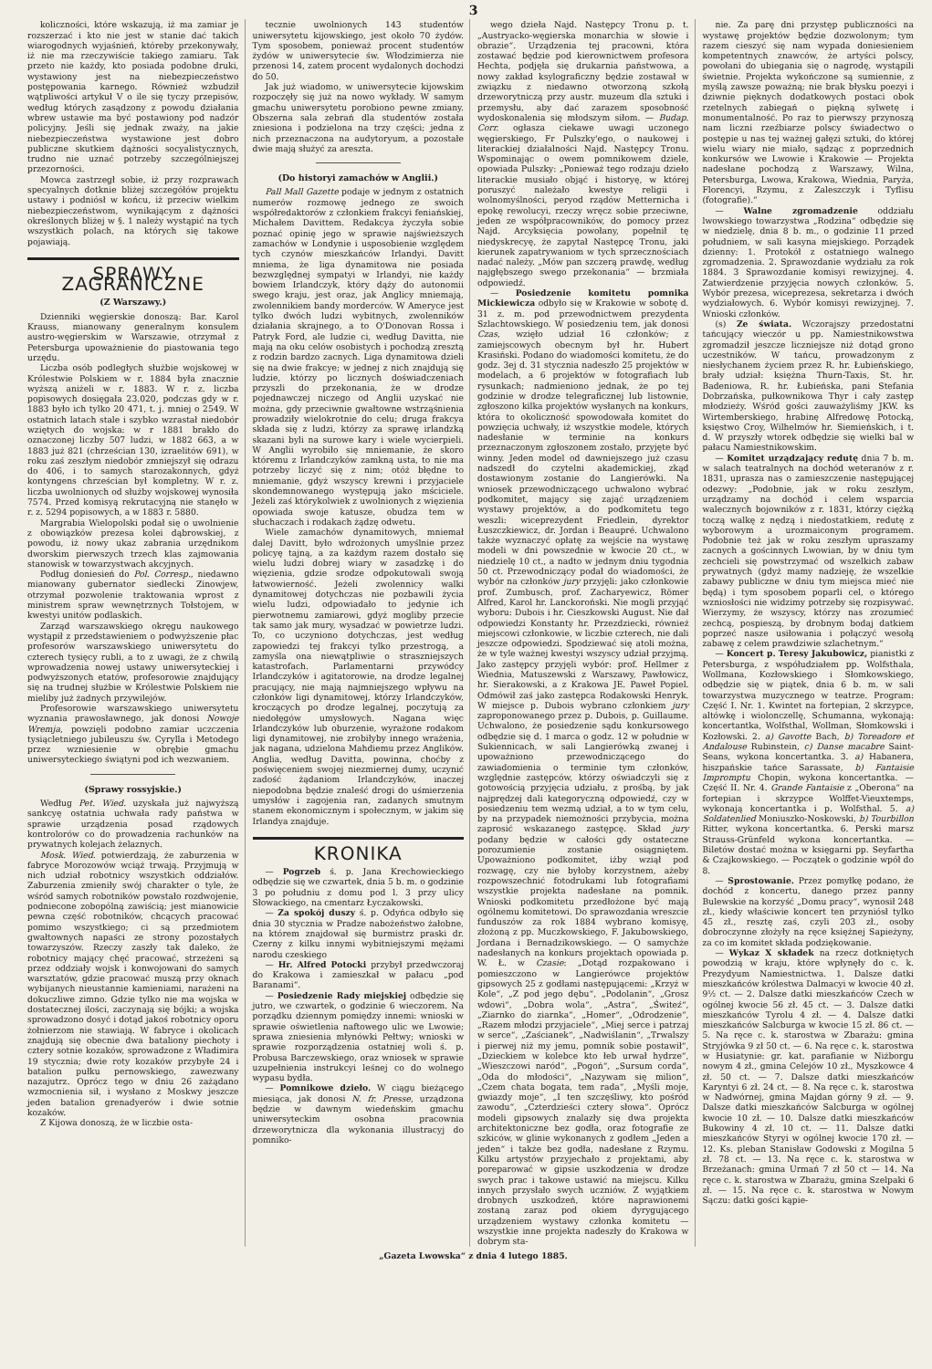3
koliczności, które wskazują, iż ma zamiar je rozszerzać i kto nie jest w stanie dać takich wiarogodnych wyjaśnień, któreby przekonywały, iż nie ma rzeczywiście takiego zamiaru. Tak przeto nie każdy, kto posiada podobne druki, wystawiony jest na niebezpieczeństwo postępowania karnego. Również wzbudził wątpliwości artykuł V o ile się tyczy przepisów, według których zasądzony z powodu działania wbrew ustawie ma być postawiony pod nadzór policyjny. Jeśli się jednak zważy, na jakie niebezpieczeństwa wystawione jest dobro publiczne skutkiem dążności socyalistycznych, trudno nie uznać potrzeby szczególniejszej przezorności.
Mowca zastrzegł sobie, iż przy rozprawach specyalnych dotknie bliżej szczegółów projektu ustawy i podniósł w końcu, iż przeciw wielkim niebezpieczeństwom, wynikającym z dążności określonych bliżej w §. 1 należy wystąpić na tych wszystkich polach, na których się takowe pojawiają.
SPRAWY ZAGRANICZNE
(Z Warszawy.)
Dzienniki węgierskie donoszą: Bar. Karol Krauss, mianowany generalnym konsulem austro-węgierskim w Warszawie, otrzymał z Petersburga upoważnienie do piastowania tego urzędu.
Liczba osób podległych służbie wojskowej w Królestwie Polskiem w r. 1884 była znacznie wyższą aniżeli w r. 1883. W r. z. liczba popisowych dosięgała 23.020, podczas gdy w r. 1883 było ich tylko 20 471, t. j. mniej o 2549. W ostatnich latach stale i szybko wzrastał niedobór wziętych do wojska: w r 1881 brakło do oznaczonej liczby 507 ludzi, w 1882 663, a w 1883 już 821 (chrześcian 130, izraelitów 691), w roku zaś zeszłym niedobór zmniejszył się odrazu do 406, i to samych starozakonnych, gdyż kontyngens chrześcian był kompletny. W r. z. liczba uwolnionych od służby wojskowej wynosiła 7574. Przed komisyą rekrutacyjną nie stanęło w r. z. 5294 popisowych, a w 1883 r. 5880.
Margrabia Wielopolski podał się o uwolnienie z obowiązków prezesa kolei dąbrowskiej, z powodu, iż nowy ukaz zabrania urzędnikom dworskim pierwszych trzech klas zajmowania stanowisk w towarzystwach akcyjnych.
Podług doniesień do Pol. Corresp., niedawno mianowany gubernator siedlecki Zinowjew, otrzymał pozwolenie traktowania wprost z ministrem spraw wewnętrznych Tołstojem, w kwestyi unitów podlaskich.
Zarząd warszawskiego okręgu naukowego wystąpił z przedstawieniem o podwyższenie płac profesorów warszawskiego uniwersytetu do czterech tysięcy rubli, a to z uwagi, że z chwilą wprowadzenia nowej ustawy uniwersyteckiej i podwyższonych etatów, profesorowie znajdujący się na trudnej służbie w Królestwie Polskiem nie mieliby już żadnych przywilejów.
Profesorowie warszawskiego uniwersytetu wyznania prawosławnego, jak donosi Nowoje Wremja, powzięli podobno zamiar uczczenia tysiącletniego jubileuszu św. Cyrylla i Metodego przez wzniesienie w obrębie gmachu uniwersyteckiego świątyni pod ich wezwaniem.
(Sprawy rossyjskie.)
Według Pet. Wied. uzyskała już najwyższą sankcyę ostatnia uchwała rady państwa w sprawie urządzenia posad rządowych kontrolorów co do prowadzenia rachunków na prywatnych kolejach żelaznych.
Mosk. Wied. potwierdzają, że zaburzenia w fabryce Morozowów wciąż trwają. Przyjmują w nich udział robotnicy wszystkich oddziałów. Zaburzenia zmieniły swój charakter o tyle, że wśród samych robotników powstało rozdwojenie, podniecone zobopólną zawiścią; jest mianowicie pewna część robotników, chcących pracować pomimo wszystkiego; ci są przedmiotem gwałtownych napaści ze strony pozostałych towarzyszów. Rzeczy zaszły tak daleko, że robotnicy mający chęć pracować, strzeżeni są przez oddziały wojsk i konwojowani do samych warsztatów, gdzie pracować muszą przy oknach wybijanych nieustannie kamieniami, narażeni na dokuczliwe zimno. Gdzie tylko nie ma wojska w dostatecznej ilości, zaczynają się bójki; a wojska sprowadzono dosyć i dotąd jakoś robotnicy oporu żołnierzom nie stawiają. W fabryce i okolicach znajdują się obecnie dwa bataliony piechoty i cztery sotnie kozaków, sprowadzone z Władimira 19 stycznia; dwie roty kozaków przybyłe 24 i batalion pułku pernowskiego, zawezwany nazajutrz. Oprócz tego w dniu 26 zażądano wzmocnienia sił, i wysłano z Moskwy jeszcze jeden batalion grenadyerów i dwie sotnie kozaków.
Z Kijowa donoszą, że w liczbie osta-
tecznie uwolnionych 143 studentów uniwersytetu kijowskiego, jest około 70 żydów. Tym sposobem, ponieważ procent studentów żydów w uniwersytecie św. Włodzimierza nie przenosi 14, zatem procent wydalonych dochodzi do 50.
Jak już wiadomo, w uniwersytecie kijowskim rozpoczęły się już na nowo wykłady. W samym gmachu uniwersytetu porobiono pewne zmiany. Obszerna sala zebrań dla studentów została zniesiona i podzielona na trzy części; jedna z nich przeznaczona na audytoryum, a pozostałe dwie mają służyć za areszta.
(Do historyi zamachów w Anglii.)
Pall Mall Gazette podaje w jednym z ostatnich numerów rozmowę jednego ze swoich współredaktorów z członkiem frakcyi feniańskiej, Michałem Davittem. Redakcya życzyła sobie poznać opinię jego w sprawie najświeższych zamachów w Londynie i usposobienie względem tych czynów mieszkańców Irlandyi. Davitt mniema, że liga dynamitowa nie posiada bezwzględnej sympatyi w Irlandyi, nie każdy bowiem Irlandczyk, który dąży do autonomii swego kraju, jest oraz, jak Anglicy mniemają, zwolennikiem bandy morderców. W Ameryce jest tylko dwóch ludzi wybitnych, zwolenników działania skrajnego, a to O'Donovan Rossa i Patryk Ford, ale ludzie ci, według Davitta, nie mają na oku celów osobistych i pochodzą zresztą z rodzin bardzo zacnych. Liga dynamitowa dzieli się na dwie frakcye; w jednej z nich znajdują się ludzie, którzy po licznych doświadczeniach przyszli do przekonania, że w drodze pojednawczej niczego od Anglii uzyskać nie można, gdy przeciwnie gwałtowne wstrząśnienia prowadziły wielokrotnie do celu; druga frakcya składa się z ludzi, którzy za sprawę irlandzką skazani byli na surowe kary i wiele wycierpieli. W Anglii wyrobiło się mniemanie, że skoro któremu z Irlandczyków zamkną usta, to nie ma potrzeby liczyć się z nim; otóż błędne to mniemanie, gdyż wszyscy krewni i przyjaciele skondemnowanego występują jako mściciele. Jeżeli zaś którykolwiek z uwolnionych z więzienia opowiada swoje katusze, obudza tem w słuchaczach i rodakach żądzę odwetu.
Wiele zamachów dynamitowych, mniemał dalej Davitt, było wdrożonych umyślnie przez policyę tajną, a za każdym razem dostało się wielu ludzi dobrej wiary w zasadzkę i do więzienia, gdzie srodze odpokutowali swoją łatwowierność. Jeżeli zwolennicy walki dynamitowej dotychczas nie pozbawili życia wielu ludzi, odpowiadało to jedynie ich pierwotnemu zamiarowi, gdyż mogliby przecie tak samo jak mury, wysadzać w powietrze ludzi. To, co uczyniono dotychczas, jest według zapowiedzi tej frakcyi tylko przestrogą, a zamyśla ona niewątpliwie o straszniejszych katastrofach. Parlamentarni przywódcy Irlandczyków i agitatorowie, na drodze legalnej pracujący, nie mają najmniejszego wpływu na członków ligi dynamitowej, którzy Irlandczyków, kroczących po drodze legalnej, poczytują za niedołęgów umysłowych. Nagana więc Irlandczyków lub oburzenie, wyrażone rodakom ligi dynamitowej, nie zrobiłyby innego wrażenia, jak nagana, udzielona Mahdiemu przez Anglików. Anglia, według Davitta, powinna, choćby z poświęceniem swojej niezmiernej dumy, uczynić zadość żądaniom Irlandczyków, inaczej niepodobna będzie znaleść drogi do uśmierzenia umysłów i zagojenia ran, zadanych smutnym stanem ekonomicznym i społecznym, w jakim się Irlandya znajduje.
KRONIKA
— Pogrzeb ś. p. Jana Krechowieckiego odbędzie się we czwartek, dnia 5 b. m. o godzinie 3 po południu z domu pod l. 3 przy ulicy Słowackiego, na cmentarz Łyczakowski.
— Za spokój duszy ś. p. Odyńca odbyło się dnia 30 stycznia w Pradze nabożeństwo żałobne, na którem znajdował się burmistrz praski dr. Czerny z kilku innymi wybitniejszymi mężami narodu czeskiego
— Hr. Alfred Potocki przybył przedwczoraj do Krakowa i zamieszkał w pałacu „pod Baranami“.
— Posiedzenie Rady miejskiej odbędzie się jutro, we czwartek, o godzinie 6 wieczorem. Na porządku dziennym pomiędzy innemi: wnioski w sprawie oświetlenia naftowego ulic we Lwowie; sprawa zniesienia młynówki Pełtwy; wnioski w sprawie rozporządzenia ostatniej woli ś. p. Probusa Barczewskiego, oraz wniosek w sprawie uzupełnienia instrukcyi leśnej co do wolnego wypasu bydła.
— Pomnikowe dzieło. W ciągu bieżącego miesiąca, jak donosi N. fr. Presse, urządzona będzie w dawnym wiedeńskim gmachu uniwersyteckim osobna pracownia drzeworytnicza dla wykonania illustracyj do pomniko-
wego dzieła Najd. Następcy Tronu p. t. „Austryacko-węgierska monarchia w słowie i obrazie“. Urządzenia tej pracowni, która zostawać będzie pod kierownictwem profesora Hechta, podjęła się drukarnia państwowa, a nowy zakład ksylograficzny będzie zostawał w związku z niedawno otworzoną szkołą drzeworytniczą przy austr. muzeum dla sztuki i przemysłu, aby dać zarazem sposobność wydoskonalenia się młodszym siłom. — Budap. Corr. ogłasza ciekawe uwagi uczonego węgierskiego, Fr Pulszky'ego, o naukowej i literackiej działalności Najd. Następcy Tronu. Wspominając o owem pomnikowem dziele, opowiada Pulszky: „Ponieważ tego rodzaju dzieło literackie musiało objąć i historyę, w której poruszyć należało kwestye religii i wolnomyślności, peryod rządów Metternicha i epokę rewolucyi, rzeczy wręcz sobie przeciwne, jeden ze współpracowników, do pomocy przez Najd. Arcyksięcia powołany, popełnił tę niedyskrecyę, że zapytał Następcę Tronu, jaki kierunek zapatrywaniom w tych sprzecznościach nadać należy. „Mów pan szczerą prawdę, według najgłębszego swego przekonania“ — brzmiała odpowiedź.
— Posiedzenie komitetu pomnika Mickiewicza odbyło się w Krakowie w sobotę d. 31 z. m. pod przewodnictwem prezydenta Szlachtowskiego. W posiedzeniu tem, jak donosi Czas, wzięło udział 16 członków; z zamiejscowych obecnym był hr. Hubert Krasiński. Podano do wiadomości komitetu, że do godz. 3ej d. 31 stycznia nadeszło 25 projektów w modelach, a 6 projektów w fotografiach lub rysunkach; nadmieniono jednak, że po tej godzinie w drodze telegraficznej lub listownie, zgłoszono kilka projektów wysłanych na konkurs, która to okoliczność spowodowała komitet do powzięcia uchwały, iż wszystkie modele, których nadesłanie w terminie na konkurs przeznaczonym zgłoszonem zostało, przyjęte być winny. Jeden model od dawniejszego już czasu nadszedł do czytelni akademickiej, zkąd dostawionym zostanie do Langierówki. Na wniosek przewodniczącego uchwalono wybrać podkomitet, mający się zająć urządzeniem wystawy projektów, a do podkomitetu tego weszli: wiceprezydent Friedlein, dyrektor Łuszczkiewicz, dr. Jordan i Beaupré. Uchwalono także wyznaczyć opłatę za wejście na wystawę modeli w dni powszednie w kwocie 20 ct., w niedzielę 10 ct., a nadto w jednym dniu tygodnia 50 ct. Przewodniczący podał do wiadomości, że wybór na członków jury przyjęli: jako członkowie prof. Zumbusch, prof. Zacharyewicz, Römer Alfred, Karol hr. Lanckoroński. Nie mogli przyjąć wyboru: Dubois i hr. Cieszkowski August. Nie dał odpowiedzi Konstanty hr. Przezdziecki, również miejscowi członkowie, w liczbie czterech, nie dali jeszcze odpowiedzi. Spodziewać się atoli można, że w tyle ważnej kwestyi wszyscy udział przyjmą. Jako zastępcy przyjęli wybór: prof. Hellmer z Wiednia, Matuszewski z Warszawy, Pawłowicz, hr. Sierakowski, a z Krakowa JE. Paweł Popiel. Odmówił zaś jako zastępca Rodakowski Henryk. W miejsce p. Dubois wybrano członkiem jury zaproponowanego przez p. Dubois, p. Guillaume. Uchwalono, że posiedzenie sądu konkursowego odbędzie się d. 1 marca o godz. 12 w południe w Sukiennicach, w sali Langierówką zwanej i upoważniono przewodniczącego do zawiadomienia o terminie tym członków, względnie zastępców, którzy oświadczyli się z gotowością przyjęcia udziału, z prośbą, by jak najprędzej dali kategoryczną odpowiedź, czy w posiedzeniu tem wezmą udział, a to w tym celu, by na przypadek niemożności przybycia, można zaprosić wskazanego zastępcę. Skład jury podany będzie w całości gdy ostateczne porozumienie zostanie osiągniętem. Upoważniono podkomitet, iżby wziął pod rozwagę, czy nie byłoby korzystnem, ażeby rozpowszechnić fotodrukami lub fotografiami wszystkie projekta nadesłane na pomnik. Wnioski podkomitetu przedłożone być mają ogólnemu komitetowi. Do sprawozdania wreszcie funduszów za rok 1884 wybrano komisyę, złożoną z pp. Muczkowskiego, F. Jakubowskiego, Jordana i Bernadzikowskiego. — O samychże nadesłanych na konkurs projektach opowiada p. W. Ł. w Czasie: „Dotąd rozpakowano i pomieszczono w Langierówce projektów gipsowych 25 z godłami następującemi: „Krzyż w Kole“, „Z pod jego dębu“, „Podolanin“, „Grosz wdowi“, „Dobra wola“, „Astra“, „Świteź“, „Ziarnko do ziarnka“, „Homer“, „Odrodzenie“, „Razem młodzi przyjaciele“, „Miej serce i patrzaj w serce“, „Zaścianek“, „Nadwiślanin“, „Trwalszy i pierwej niż my jemu, pomnik sobie postawił“, „Dzieckiem w kolebce kto łeb urwał hydrze“, „Wieszczowi naród“, „Pogoń“, „Sursum corda“, „Oda do młodości“, „Nazywam się milion“, „Czem chata bogata, tem rada“, „Myśli moje, gwiazdy moje“, „I ten szczęśliwy, kto pośród zawodu“, „Czterdzieści cztery słowa“. Oprócz modeli gipsowych znalazły się dwa projekta architektoniczne bez godła, oraz fotografie ze szkiców, w glinie wykonanych z godłem „Jeden a jeden“ i także bez godła, nadesłane z Rzymu. Kilku artystów przyjechało z projektami, aby poreparować w gipsie uszkodzenia w drodze swych prac i takowe ustawić na miejscu. Kilku innych przysłało swych uczniów. Z wyjątkiem drobnych uszkodzeń, które naprawionemi zostaną zaraz pod okiem dyrygującego urządzeniem wystawy członka komitetu — wszystkie inne projekta nadeszły do Krakowa w dobrym sta-
nie. Za parę dni przystęp publiczności na wystawę projektów będzie dozwolonym; tym razem cieszyć się nam wypada doniesieniem kompetentnych znawców, że artyści polscy, powołani do ubiegania się o nagrodę, wystąpili świetnie. Projekta wykończone są sumiennie, z myślą zawsze poważną; nie brak błysku poezyi i dziwnie pięknych dodatkowych postaci obok rzetelnych zabiegań o piękną sylwetę i monumentalność. Po raz to pierwszy przynoszą nam liczni rzeźbiarze polscy świadectwo o postępie u nas tej ważnej gałęzi sztuki, do której wielu wiary nie miało, sądząc z poprzednich konkursów we Lwowie i Krakowie — Projekta nadesłane pochodzą z Warszawy, Wilna, Petersburga, Lwowa, Krakowa, Wiednia, Paryża, Florencyi, Rzymu, z Zaleszczyk i Tyflisu (fotografie).“
— Walne zgromadzenie oddziału lwowskiego towarzystwa „Rodzina“ odbędzie się w niedzielę, dnia 8 b. m., o godzinie 11 przed południem, w sali kasyna miejskiego. Porządek dzienny: 1. Protokół z ostatniego walnego zgromadzenia. 2. Sprawozdanie wydziału za rok 1884. 3 Sprawozdanie komisyi rewizyjnej. 4. Zatwierdzenie przyjęcia nowych członków. 5. Wybór prezesa, wiceprezesa, sekretarza i dwóch wydziałowych. 6. Wybór komisyi rewizyjnej. 7. Wnioski członków.
(s) Ze świata. Wczorajszy przedostatni tańcujący wieczór u pp. Namiestnikowstwa zgromadził jeszcze liczniejsze niż dotąd grono uczestników. W tańcu, prowadzonym z niesłychanem życiem przez R. hr. Łubieńskiego, brały udział: księżna Thurn-Taxis, St. hr. Badeniowa, R. hr. Łubieńska, pani Stefania Dobrzańska, pułkownikowa Thyr i cały zastęp młodzieży. Wśród gości zauważyliśmy JKW. ks Wirtemberskiego, hrabinę Alfredowę Potocką, księstwo Croy, Wilhelmów hr. Siemieńskich, i t. d. W przyszły wtorek odbędzie się wielki bal w pałacu Namiestnikowskim.
— Komitet urządzający redutę dnia 7 b. m. w salach teatralnych na dochód weteranów z r. 1831, uprasza nas o zamieszczenie następującej odezwy: „Podobnie, jak w roku zeszłym, urządzamy na dochód i celem wsparcia walecznych bojowników z r. 1831, którzy ciężką toczą walkę z nędzą i niedostatkiem, redutę z wyborowym a urozmaiconym programem. Podobnie też jak w roku zeszłym upraszamy zacnych a gościnnych Lwowian, by w dniu tym zechcieli się powstrzymać od wszelkich zabaw prywatnych (gdyż mamy nadzieję, że wszelkie zabawy publiczne w dniu tym miejsca mieć nie będą) i tym sposobem poparli cel, o którego wzniosłości nie widzimy potrzeby się rozpisywać. Wierzymy, że wszyscy, którzy nas zrozumieć zechcą, pospieszą, by drobnym bodaj datkiem poprzeć nasze usiłowania i połączyć wesołą zabawę z celem prawdziwie szlachetnym.“
— Koncert p. Teresy Jakubowicz, pianistki z Petersburga, z współudziałem pp. Wolfsthala, Wollmana, Kozłowskiego i Słomkowskiego, odbędzie się w piątek, dnia 6 b. m. w sali towarzystwa muzycznego w teatrze. Program: Część I. Nr. 1. Kwintet na fortepian, 2 skrzypce, altówkę i wiolonczellę, Schumanna, wykonają: koncertantka, Wolfsthal, Wollman, Słomkowski i Kozłowski. 2. a) Gavotte Bach, b) Toreadore et Andalouse Rubinstein, c) Danse macabre Saint-Seans, wykona koncertantka. 3. a) Habanera, hiszpańskie tańce Sarassate, b) Fantaisie Impromptu Chopin, wykona koncertantka. — Część II. Nr. 4. Grande Fantaisie z „Oberona“ na fortepian i skrzypce Wolffet-Vieuxtemps, wykonają koncertantka i p. Wolfsthal. 5. a) Soldatenlied Moniuszko-Noskowski, b) Tourbillon Ritter, wykona koncertantka. 6. Perski marsz Strauss-Grünfeld wykona koncertantka. — Biletów dostać można w księgarni pp. Seyfartha & Czajkowskiego. — Początek o godzinie wpół do 8.
— Sprostowanie. Przez pomyłkę podano, że dochód z koncertu, danego przez panny Bulewskie na korzyść „Domu pracy“, wynosił 248 zł., kiedy właściwie koncert ten przyniósł tylko 45 zł., resztę zaś, czyli 203 zł., osoby dobroczynne złożyły na ręce księżnej Sapieżyny, za co im komitet składa podziękowanie.
— Wykaz X składek na rzecz dotkniętych powodzią w kraju, które wpłynęły do c. k. Prezydyum Namiestnictwa. 1. Dalsze datki mieszkańców królestwa Dalmacyi w kwocie 40 zł. 9½ ct. — 2. Dalsze datki mieszkańców Czech w ogólnej kwocie 56 zł. 45 ct. — 3. Dalsze datki mieszkańców Tyrolu 4 zł. — 4. Dalsze datki mieszkańców Salcburga w kwocie 15 zł. 86 ct. — 5. Na ręce c. k. starostwa w Zbarażu: gmina Stryjówka 9 zł 50 ct. — 6. Na ręce c. k. starostwa w Husiatynie: gr. kat. parafianie w Niżborgu nowym 4 zł., gmina Celejów 10 zł., Myszkowce 4 zł. 50 ct. — 7. Dalsze datki mieszkańców Karyntyi 6 zł. 24 ct. — 8. Na ręce c. k. starostwa w Nadwórnej, gmina Majdan górny 9 zł. — 9. Dalsze datki mieszkańców Salcburga w ogólnej kwocie 10 zł. — 10. Dalsze datki mieszkańców Bukowiny 4 zł. 10 ct. — 11. Dalsze datki mieszkańców Styryi w ogólnej kwocie 170 zł. — 12. Ks. pleban Stanisław Godowski z Mogilna 5 zł. 78 ct. — 13. Na ręce c. k. starostwa w Brzeżanach: gmina Urmań 7 zł 50 ct — 14. Na ręce c. k. starostwa w Zbarażu, gmina Szelpaki 6 zł. — 15. Na ręce c. k. starostwa w Nowym Sączu: datki gości kąpie-
„Gazeta Lwowska“ z dnia 4 lutego 1885.